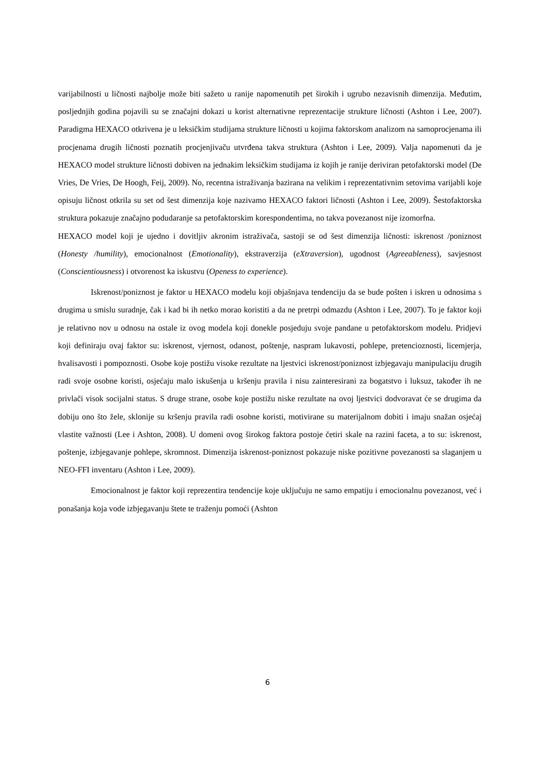varijabilnosti u ličnosti najbolje može biti sažeto u ranije napomenutih pet širokih i ugrubo nezavisnih dimenzija. Međutim, posljednjih godina pojavili su se značajni dokazi u korist alternativne reprezentacije strukture ličnosti (Ashton i Lee, 2007). Paradigma HEXACO otkrivena je u leksičkim studijama strukture ličnosti u kojima faktorskom analizom na samoprocjenama ili procjenama drugih ličnosti poznatih procjenjivaču utvrđena takva struktura (Ashton i Lee, 2009). Valja napomenuti da je HEXACO model strukture ličnosti dobiven na jednakim leksičkim studijama iz kojih je ranije deriviran petofaktorski model (De Vries, De Vries, De Hoogh, Feij, 2009). No, recentna istraživanja bazirana na velikim i reprezentativnim setovima varijabli koje opisuju ličnost otkrila su set od šest dimenzija koje nazivamo HEXACO faktori ličnosti (Ashton i Lee, 2009). Šestofaktorska struktura pokazuje značajno podudaranje sa petofaktorskim korespondentima, no takva povezanost nije izomorfna.
HEXACO model koji je ujedno i dovitljiv akronim istraživača, sastoji se od šest dimenzija ličnosti: iskrenost /poniznost (Honesty /humility), emocionalnost (Emotionality), ekstraverzija (eXtraversion), ugodnost (Agreeableness), savjesnost (Conscientiousness) i otvorenost ka iskustvu (Openess to experience).
Iskrenost/poniznost je faktor u HEXACO modelu koji objašnjava tendenciju da se bude pošten i iskren u odnosima s drugima u smislu suradnje, čak i kad bi ih netko morao koristiti a da ne pretrpi odmazdu (Ashton i Lee, 2007). To je faktor koji je relativno nov u odnosu na ostale iz ovog modela koji donekle posjeduju svoje pandane u petofaktorskom modelu. Pridjevi koji definiraju ovaj faktor su: iskrenost, vjernost, odanost, poštenje, naspram lukavosti, pohlepe, pretencioznosti, licemjerja, hvalisavosti i pompoznosti. Osobe koje postižu visoke rezultate na ljestvici iskrenost/poniznost izbjegavaju manipulaciju drugih radi svoje osobne koristi, osjećaju malo iskušenja u kršenju pravila i nisu zainteresirani za bogatstvo i luksuz, također ih ne privlači visok socijalni status. S druge strane, osobe koje postižu niske rezultate na ovoj ljestvici dodvoravat će se drugima da dobiju ono što žele, sklonije su kršenju pravila radi osobne koristi, motivirane su materijalnom dobiti i imaju snažan osjećaj vlastite važnosti (Lee i Ashton, 2008). U domeni ovog širokog faktora postoje četiri skale na razini faceta, a to su: iskrenost, poštenje, izbjegavanje pohlepe, skromnost. Dimenzija iskrenost-poniznost pokazuje niske pozitivne povezanosti sa slaganjem u NEO-FFI inventaru (Ashton i Lee, 2009).
Emocionalnost je faktor koji reprezentira tendencije koje uključuju ne samo empatiju i emocionalnu povezanost, već i ponašanja koja vode izbjegavanju štete te traženju pomoći (Ashton
6